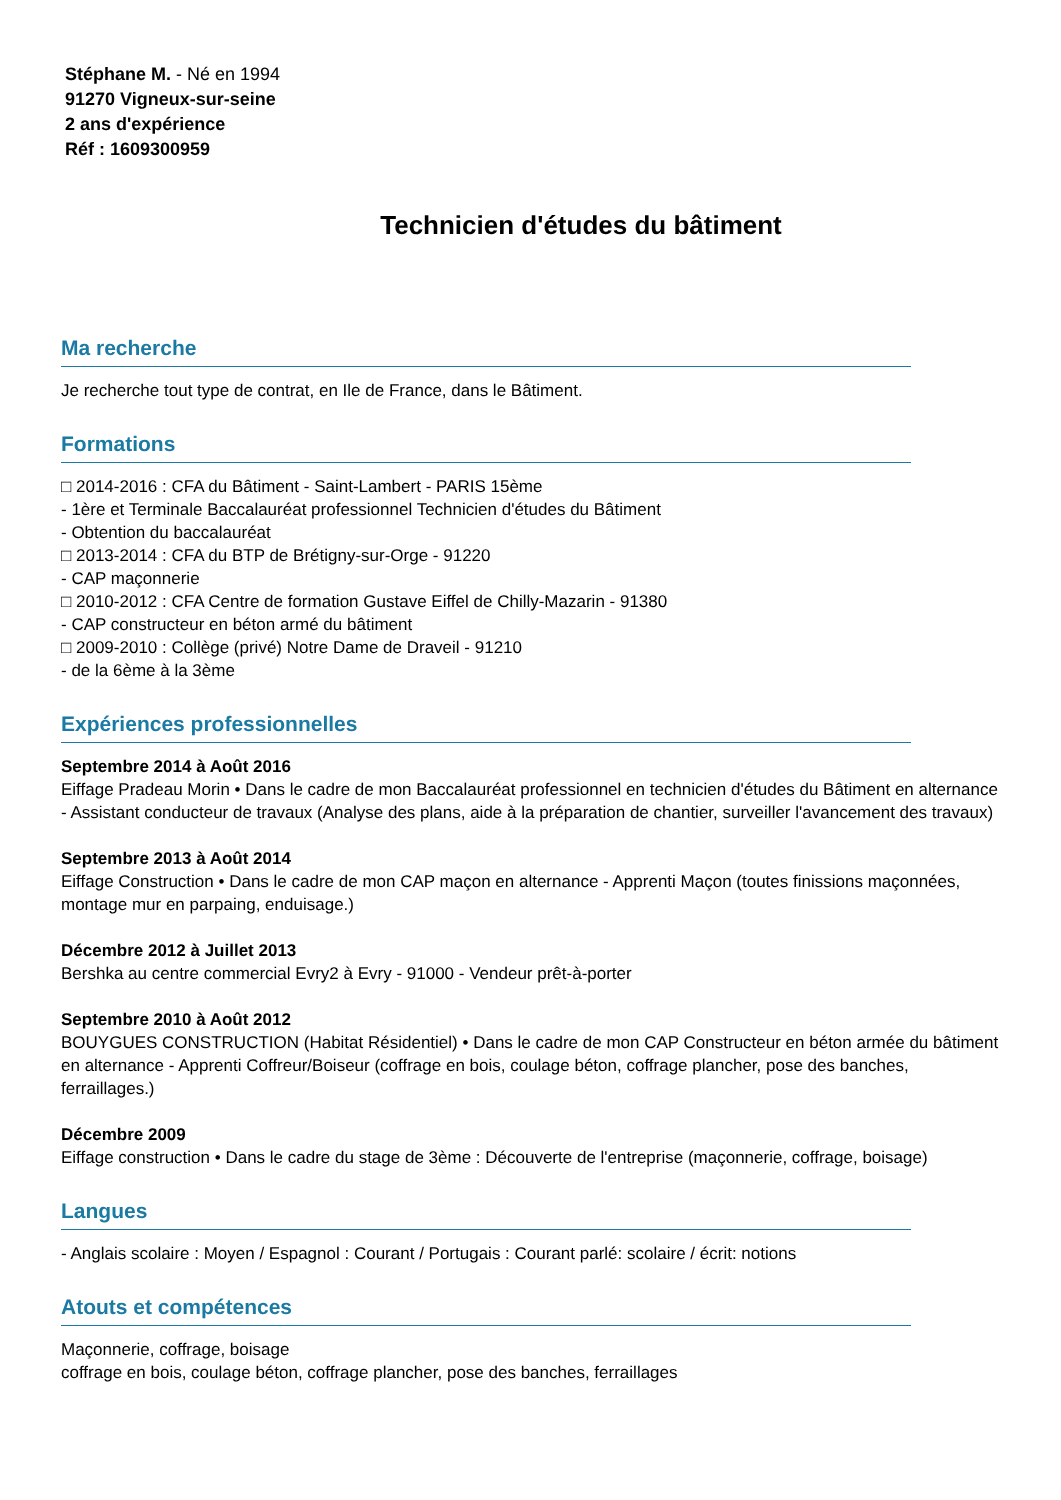Stéphane M. - Né en 1994
91270 Vigneux-sur-seine
2 ans d'expérience
Réf : 1609300959
Technicien d'études du bâtiment
Ma recherche
Je recherche tout type de contrat, en Ile de France, dans le Bâtiment.
Formations
□ 2014-2016 : CFA du Bâtiment - Saint-Lambert - PARIS 15ème
- 1ère et Terminale Baccalauréat professionnel Technicien d'études du Bâtiment
- Obtention du baccalauréat
□ 2013-2014 : CFA du BTP de Brétigny-sur-Orge - 91220
- CAP maçonnerie
□ 2010-2012 : CFA Centre de formation Gustave Eiffel de Chilly-Mazarin - 91380
- CAP constructeur en béton armé du bâtiment
□ 2009-2010 : Collège (privé) Notre Dame de Draveil - 91210
- de la 6ème à la 3ème
Expériences professionnelles
Septembre 2014 à Août 2016
Eiffage Pradeau Morin • Dans le cadre de mon Baccalauréat professionnel en technicien d'études du Bâtiment en alternance - Assistant conducteur de travaux (Analyse des plans, aide à la préparation de chantier, surveiller l'avancement des travaux)
Septembre 2013 à Août 2014
Eiffage Construction • Dans le cadre de mon CAP maçon en alternance - Apprenti Maçon (toutes finissions maçonnées, montage mur en parpaing, enduisage.)
Décembre 2012 à Juillet 2013
Bershka au centre commercial Evry2 à Evry - 91000 - Vendeur prêt-à-porter
Septembre 2010 à Août 2012
BOUYGUES CONSTRUCTION (Habitat Résidentiel) • Dans le cadre de mon CAP Constructeur en béton armée du bâtiment en alternance - Apprenti Coffreur/Boiseur (coffrage en bois, coulage béton, coffrage plancher, pose des banches, ferraillages.)
Décembre 2009
Eiffage construction • Dans le cadre du stage de 3ème : Découverte de l'entreprise (maçonnerie, coffrage, boisage)
Langues
- Anglais scolaire : Moyen / Espagnol : Courant / Portugais : Courant parlé: scolaire / écrit: notions
Atouts et compétences
Maçonnerie, coffrage, boisage
coffrage en bois, coulage béton, coffrage plancher, pose des banches, ferraillages